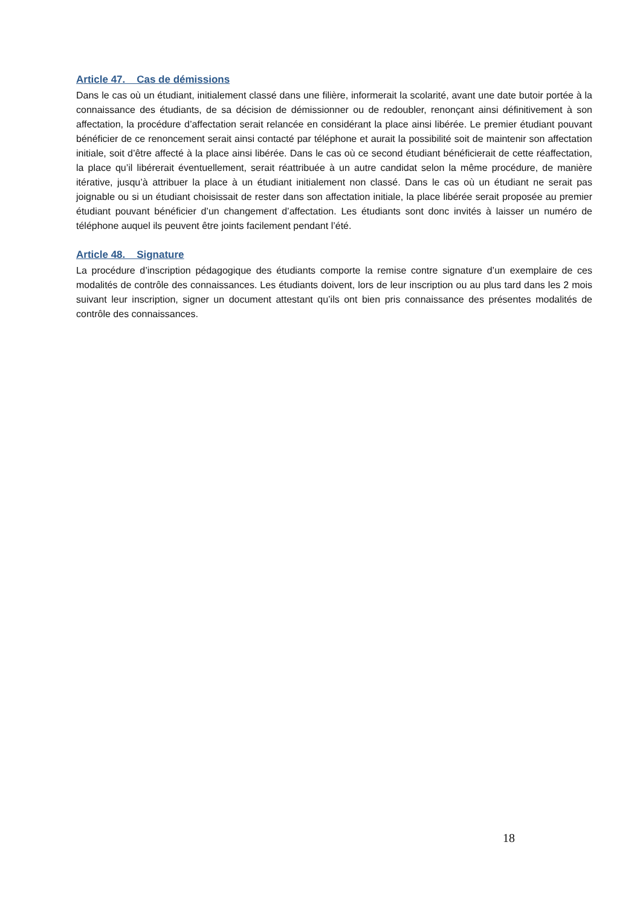Article 47. Cas de démissions
Dans le cas où un étudiant, initialement classé dans une filière, informerait la scolarité, avant une date butoir portée à la connaissance des étudiants, de sa décision de démissionner ou de redoubler, renonçant ainsi définitivement à son affectation, la procédure d’affectation serait relancée en considérant la place ainsi libérée. Le premier étudiant pouvant bénéficier de ce renoncement serait ainsi contacté par téléphone et aurait la possibilité soit de maintenir son affectation initiale, soit d’être affecté à la place ainsi libérée. Dans le cas où ce second étudiant bénéficierait de cette réaffectation, la place qu’il libérerait éventuellement, serait réattribuée à un autre candidat selon la même procédure, de manière itérative, jusqu’à attribuer la place à un étudiant initialement non classé. Dans le cas où un étudiant ne serait pas joignable ou si un étudiant choisissait de rester dans son affectation initiale, la place libérée serait proposée au premier étudiant pouvant bénéficier d’un changement d’affectation. Les étudiants sont donc invités à laisser un numéro de téléphone auquel ils peuvent être joints facilement pendant l’été.
Article 48. Signature
La procédure d’inscription pédagogique des étudiants comporte la remise contre signature d’un exemplaire de ces modalités de contrôle des connaissances. Les étudiants doivent, lors de leur inscription ou au plus tard dans les 2 mois suivant leur inscription, signer un document attestant qu’ils ont bien pris connaissance des présentes modalités de contrôle des connaissances.
18